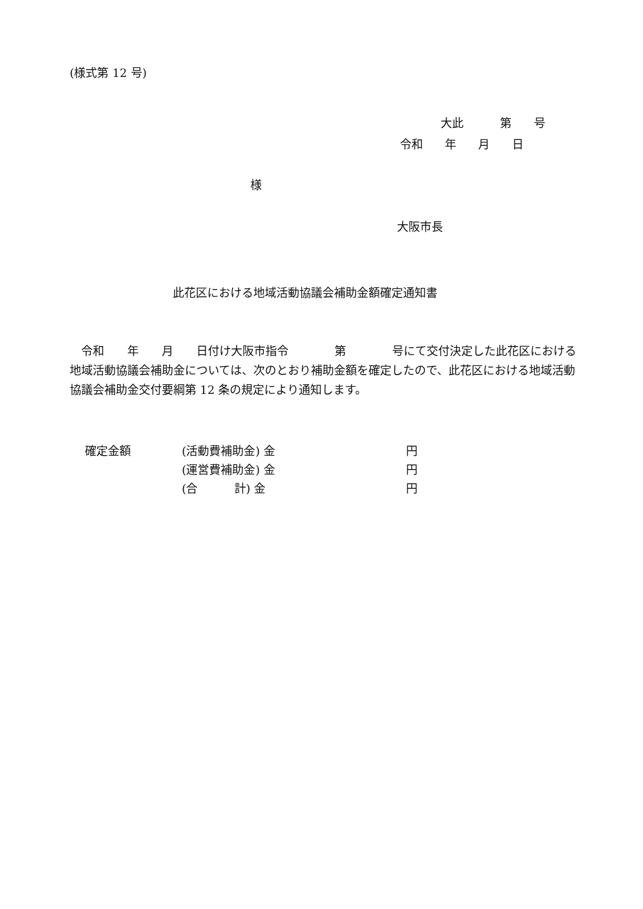(様式第 12 号)
大此 第 号
令和 年 月 日
様
大阪市長
此花区における地域活動協議会補助金額確定通知書
　令和　　年　　月　　日付け大阪市指令　　　　第　　　　号にて交付決定した此花区における地域活動協議会補助金については、次のとおり補助金額を確定したので、此花区における地域活動協議会補助金交付要綱第 12 条の規定により通知します。
確定金額 (活動費補助金) 金 円
(運営費補助金) 金 円
(合 計) 金 円